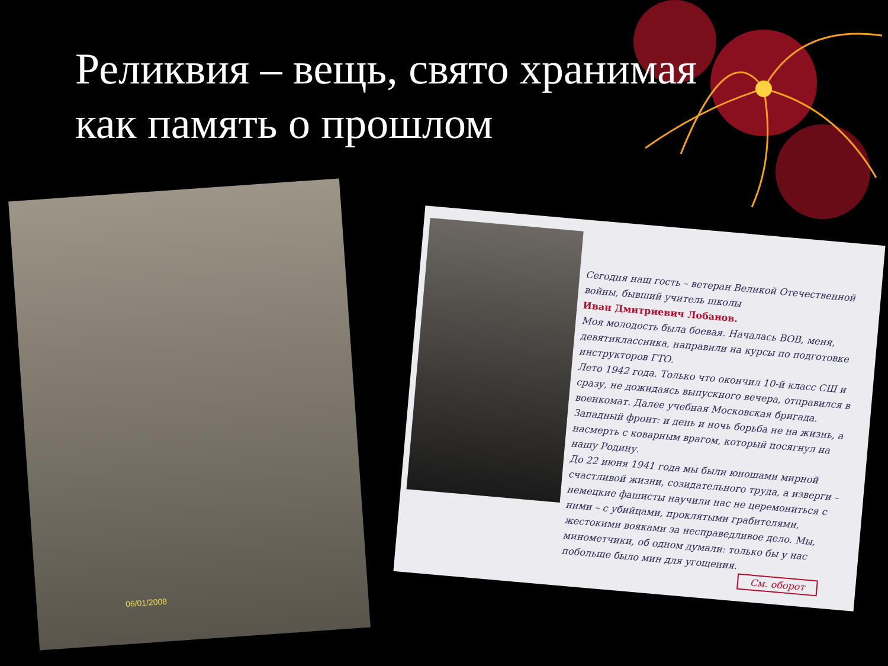Реликвия – вещь, свято хранимая
как память о прошлом
06/01/2008
Сегодня наш гость – ветеран Великой Отечественной войны, бывший учитель школы
Иван Дмитриевич Лобанов.
Моя молодость была боевая. Началась ВОВ, меня, девятиклассника, направили на курсы по подготовке инструкторов ГТО.
Лето 1942 года. Только что окончил 10-й класс СШ и сразу, не дожидаясь выпускного вечера, отправился в военкомат. Далее учебная Московская бригада. Западный фронт: и день и ночь борьба не на жизнь, а насмерть с коварным врагом, который посягнул на нашу Родину.
До 22 июня 1941 года мы были юношами мирной счастливой жизни, созидательного труда, а изверги – немецкие фашисты научили нас не церемониться с ними – с убийцами, проклятыми грабителями, жестокими вояками за несправедливое дело. Мы, минометчики, об одном думали: только бы у нас побольше было мин для угощения.
См. оборот